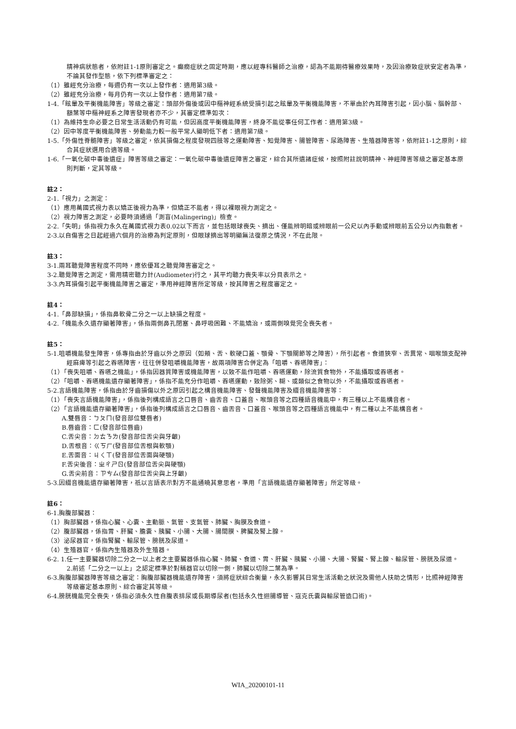精神病狀態者，依附註1-1原則審定之。癲癇症狀之固定時期，應以經專科醫師之治療，認為不能期待醫療效果時，及因治療致症狀安定者為準，不論其發作型態，依下列標準審定之：
（1）雖經充分治療，每週仍有一次以上發作者：適用第3級。
（2）雖經充分治療，每月仍有一次以上發作者：適用第7級。
1-4.「眩暈及平衡機能障害」等級之審定：頭部外傷後或因中樞神經系統受損引起之眩暈及平衡機能障害，不單由於內耳障害引起，因小腦、腦幹部、額葉等中樞神經系之障害發現者亦不少，其審定標準如次：
（1）為維持生命必要之日常生活活動仍有可能，但因高度平衡機能障害，終身不能從事任何工作者：適用第3級。
（2）因中等度平衡機能障害、勞動能力較一般平常人顯明低下者：適用第7級。
1-5.「外傷性脊髓障害」等級之審定，依其損傷之程度發現四肢等之運動障害、知覺障害、腸管障害、尿路障害、生殖器障害等，依附註1-1之原則，綜合其症狀選用合適等級。
1-6.「一氧化碳中毒後遺症」障害等級之審定：一氧化碳中毒後遺症障害之審定，綜合其所遺諸症候，按照附註說明精神、神經障害等級之審定基本原則判斷，定其等級。
註2：
2-1.「視力」之測定：
（1）應用萬國式視力表以矯正後視力為準，但矯正不能者，得以裸眼視力測定之。
（2）視力障害之測定，必要時須通過「測盲(Malingering)」檢查。
2-2.「失明」係指視力永久在萬國式視力表0.02以下而言，並包括眼球喪失、摘出、僅能辨明暗或辨眼前一公尺以內手動或辨眼前五公分以內指數者。
2-3.以自傷害之日起經過六個月的治療為判定原則，但眼球摘出等明顯無法復原之情況，不在此限。
註3：
3-1.兩耳聽覺障害程度不同時，應依優耳之聽覺障害審定之。
3-2.聽覺障害之測定，需用精密聽力計(Audiometer)行之，其平均聽力喪失率以分貝表示之。
3-3.內耳損傷引起平衡機能障害之審定，準用神經障害所定等級，按其障害之程度審定之。
註4：
4-1.「鼻部缺損」，係指鼻軟骨二分之一以上缺損之程度。
4-2.「機能永久遺存顯著障害」，係指兩側鼻孔閉塞、鼻呼吸困難、不能矯治，或兩側嗅覺完全喪失者。
註5：
5-1.咀嚼機能發生障害，係專指由於牙齒以外之原因（如頰、舌、軟硬口蓋、顎骨、下顎關節等之障害），所引起者。食道狹窄、舌異常、咽喉頭支配神經麻痺等引起之吞嚥障害，往往併發咀嚼機能障害，故兩項障害合併定為「咀嚼、吞嚥障害」：
（1）「喪失咀嚼、吞嚥之機能」，係指因器質障害或機能障害，以致不能作咀嚼、吞嚥運動，除流質食物外，不能攝取或吞嚥者。
（2）「咀嚼、吞嚥機能遺存顯著障害」，係指不能充分作咀嚼、吞嚥運動，致除粥、糊、或類似之食物以外，不能攝取或吞嚥者。
5-2.言語機能障害，係指由於牙齒損傷以外之原因引起之構音機能障害、發聲機能障害及綴音機能障害等：
（1）「喪失言語機能障害」，係指後列構成語言之口唇音、齒舌音、口蓋音、喉頭音等之四種語音機能中，有三種以上不能構音者。
（2）「言語機能遺存顯著障害」，係指後列構成語言之口唇音、齒舌音、口蓋音、喉頭音等之四種語言機能中，有二種以上不能構音者。
A.雙唇音：ㄅㄆㄇ(發音部位雙唇者)
B.唇齒音：ㄈ(發音部位唇齒)
C.舌尖音：ㄉㄊㄋㄌ(發音部位舌尖與牙齦)
D.舌根音：ㄍㄎㄏ(發音部位舌根與軟顎)
E.舌面音：ㄐㄑㄒ(發音部位舌面與硬顎)
F.舌尖後音：ㄓㄔㄕㄖ(發音部位舌尖與硬顎)
G.舌尖前音：ㄗㄘㄙ(發音部位舌尖與上牙齦)
5-3.因綴音機能遺存顯著障害，祇以言語表示對方不能通曉其意思者，準用「言語機能遺存顯著障害」所定等級。
註6：
6-1.胸腹部臟器：
（1）胸部臟器，係指心臟、心囊、主動脈、氣管、支氣管、肺臟、胸膜及食道。
（2）腹部臟器，係指胃、肝臟、膽囊、胰臟、小腸、大腸、腸間膜、脾臟及腎上腺。
（3）泌尿器官，係指腎臟、輸尿管、膀胱及尿道。
（4）生殖器官，係指內生殖器及外生殖器。
6-2. 1.任一主要臟器切除二分之一以上者之主要臟器係指心臟、肺臟、食道、胃、肝臟、胰臟、小腸、大腸、腎臟、腎上腺、輸尿管、膀胱及尿道。
2.前述「二分之一以上」之認定標準於對稱器官以切除一側，肺臟以切除二葉為準。
6-3.胸腹部臟器障害等級之審定：胸腹部臟器機能遺存障害，須將症狀綜合衡量，永久影響其日常生活活動之狀況及需他人扶助之情形，比照神經障害等級審定基本原則、綜合審定其等級。
6-4.膀胱機能完全喪失，係指必須永久性自腹表排尿或長期導尿者(包括永久性迴腸導管、寇克氏囊與輸尿管造口術)。
WIA_20200101-11